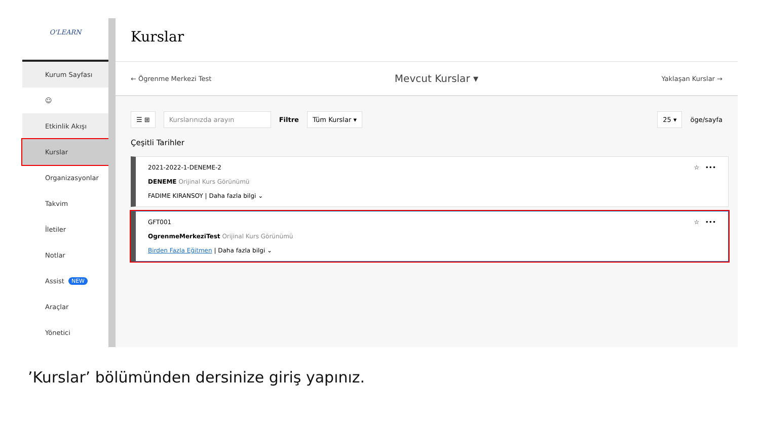O'LEARN
Kurum Sayfası
☺
Etkinlik Akışı
Kurslar
Organizasyonlar
Takvim
İletiler
Notlar
Assist NEW
Araçlar
Yönetici
Kurslar
← Ögrenme Merkezi Test Mevcut Kurslar ▾ Yaklaşan Kurslar →
☰ ⊞ Kurslarınızda arayın Filtre Tüm Kurslar ▾ 25 ▾ öge/sayfa
Çeşitli Tarihler
2021-2022-1-DENEME-2
DENEME Orijinal Kurs Görünümü
FADIME KIRANSOY | Daha fazla bilgi ⌄
☆ •••
GFT001
OgrenmeMerkeziTest Orijinal Kurs Görünümü
Birden Fazla Eğitmen | Daha fazla bilgi ⌄
☆ •••
’Kurslar’ bölümünden dersinize giriş yapınız.